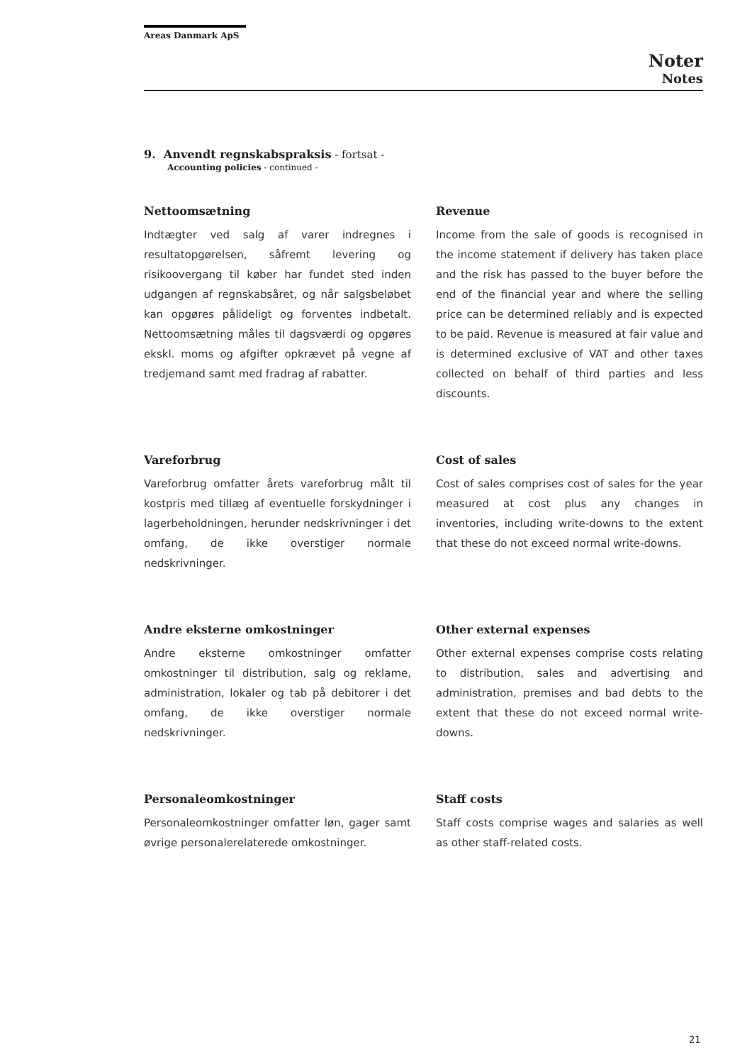Areas Danmark ApS
Noter
Notes
9. Anvendt regnskabspraksis - fortsat -
Accounting policies - continued -
Nettoomsætning
Indtægter ved salg af varer indregnes i resultatopgørelsen, såfremt levering og risikoovergang til køber har fundet sted inden udgangen af regnskabsåret, og når salgsbeløbet kan opgøres pålideligt og forventes indbetalt. Nettoomsætning måles til dagsværdi og opgøres ekskl. moms og afgifter opkrævet på vegne af tredjemand samt med fradrag af rabatter.
Revenue
Income from the sale of goods is recognised in the income statement if delivery has taken place and the risk has passed to the buyer before the end of the financial year and where the selling price can be determined reliably and is expected to be paid. Revenue is measured at fair value and is determined exclusive of VAT and other taxes collected on behalf of third parties and less discounts.
Vareforbrug
Vareforbrug omfatter årets vareforbrug målt til kostpris med tillæg af eventuelle forskydninger i lagerbeholdningen, herunder nedskrivninger i det omfang, de ikke overstiger normale nedskrivninger.
Cost of sales
Cost of sales comprises cost of sales for the year measured at cost plus any changes in inventories, including write-downs to the extent that these do not exceed normal write-downs.
Andre eksterne omkostninger
Andre eksterne omkostninger omfatter omkostninger til distribution, salg og reklame, administration, lokaler og tab på debitorer i det omfang, de ikke overstiger normale nedskrivninger.
Other external expenses
Other external expenses comprise costs relating to distribution, sales and advertising and administration, premises and bad debts to the extent that these do not exceed normal write-downs.
Personaleomkostninger
Personaleomkostninger omfatter løn, gager samt øvrige personalerelaterede omkostninger.
Staff costs
Staff costs comprise wages and salaries as well as other staff-related costs.
21